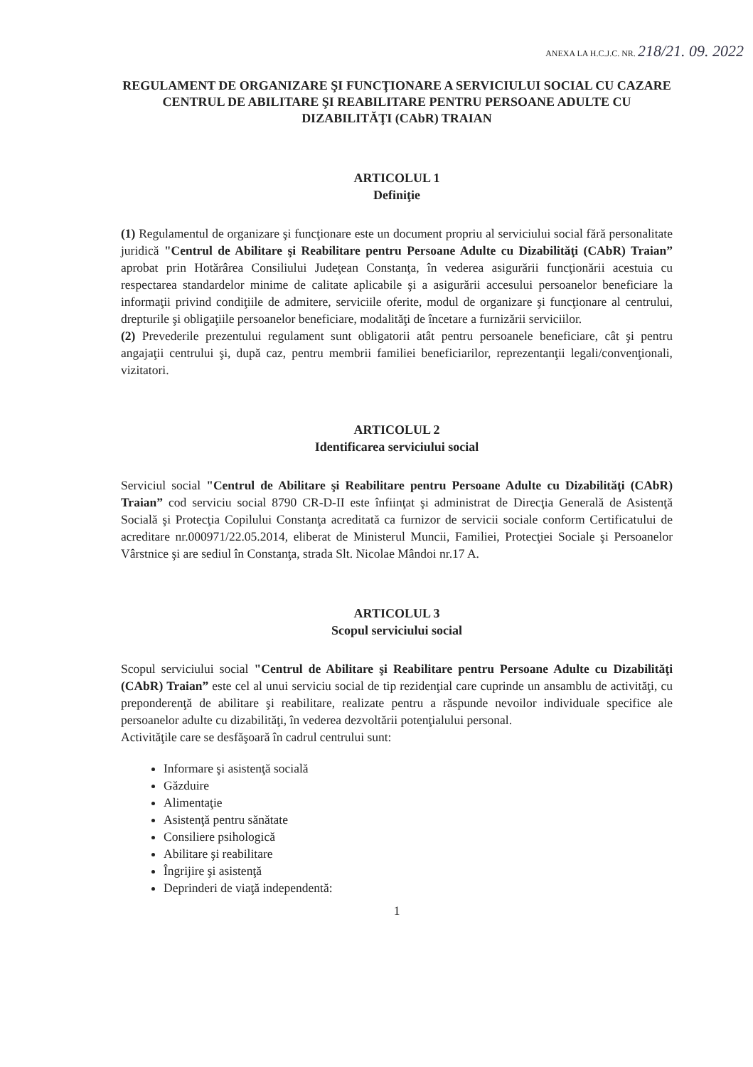ANEXA LA H.C.J.C. NR. 218/21. 09. 2022
REGULAMENT DE ORGANIZARE ŞI FUNCŢIONARE A SERVICIULUI SOCIAL CU CAZARE CENTRUL DE ABILITARE ŞI REABILITARE PENTRU PERSOANE ADULTE CU DIZABILITĂŢI (CAbR) TRAIAN
ARTICOLUL 1
Definiţie
(1) Regulamentul de organizare şi funcţionare este un document propriu al serviciului social fără personalitate juridică "Centrul de Abilitare şi Reabilitare pentru Persoane Adulte cu Dizabilităţi (CAbR) Traian” aprobat prin Hotărârea Consiliului Judeţean Constanţa, în vederea asigurării funcţionării acestuia cu respectarea standardelor minime de calitate aplicabile şi a asigurării accesului persoanelor beneficiare la informaţii privind condiţiile de admitere, serviciile oferite, modul de organizare şi funcţionare al centrului, drepturile şi obligaţiile persoanelor beneficiare, modalităţi de încetare a furnizării serviciilor.
(2) Prevederile prezentului regulament sunt obligatorii atât pentru persoanele beneficiare, cât şi pentru angajaţii centrului şi, după caz, pentru membrii familiei beneficiarilor, reprezentanţii legali/convenţionali, vizitatori.
ARTICOLUL 2
Identificarea serviciului social
Serviciul social "Centrul de Abilitare şi Reabilitare pentru Persoane Adulte cu Dizabilităţi (CAbR) Traian” cod serviciu social 8790 CR-D-II este înfiinţat şi administrat de Direcţia Generală de Asistenţă Socială şi Protecţia Copilului Constanţa acreditată ca furnizor de servicii sociale conform Certificatului de acreditare nr.000971/22.05.2014, eliberat de Ministerul Muncii, Familiei, Protecţiei Sociale şi Persoanelor Vârstnice şi are sediul în Constanţa, strada Slt. Nicolae Mândoi nr.17 A.
ARTICOLUL 3
Scopul serviciului social
Scopul serviciului social "Centrul de Abilitare şi Reabilitare pentru Persoane Adulte cu Dizabilităţi (CAbR) Traian” este cel al unui serviciu social de tip rezidenţial care cuprinde un ansamblu de activităţi, cu preponderenţă de abilitare şi reabilitare, realizate pentru a răspunde nevoilor individuale specifice ale persoanelor adulte cu dizabilităţi, în vederea dezvoltării potenţialului personal.
Activităţile care se desfăşoară în cadrul centrului sunt:
Informare şi asistenţă socială
Găzduire
Alimentaţie
Asistenţă pentru sănătate
Consiliere psihologică
Abilitare şi reabilitare
Îngrijire şi asistenţă
Deprinderi de viaţă independentă:
1